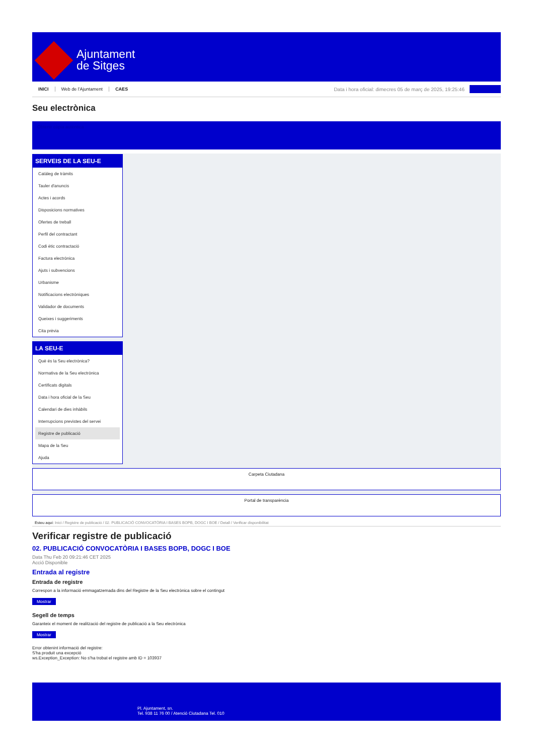Ajuntament
de Sitges
INICI Web de l'Ajuntament CAES
Data i hora oficial: dimecres 05 de març de 2025, 19:25:46
Seu electrònica
Obtenir còpia autèntica
SERVEIS DE LA SEU-E
Catàleg de tràmits
Tauler d'anuncis
Actes i acords
Disposicions normatives
Ofertes de treball
Perfil del contractant
Codi ètic contractació
Factura electrònica
Ajuts i subvencions
Urbanisme
Notificacions electròniques
Validador de documents
Queixes i suggeriments
Cita prèvia
LA SEU-E
Què és la Seu electrònica?
Normativa de la Seu electrònica
Certificats digitals
Data i hora oficial de la Seu
Calendari de dies inhàbils
Interrupcions previstes del servei
Registre de publicació
Mapa de la Seu
Ajuda
Carpeta Ciutadana
Portal de transparència
Esteu aquí: Inici / Registre de publicació / 02. PUBLICACIÓ CONVOCATÒRIA I BASES BOPB, DOGC I BOE / Detall / Verificar disponibilitat
Verificar registre de publicació
02. PUBLICACIÓ CONVOCATÒRIA I BASES BOPB, DOGC I BOE
Data Thu Feb 20 09:21:46 CET 2025
Acció Disponible
Entrada al registre
Entrada de registre
Correspon a la informació emmagatzemada dins del Registre de la Seu electrònica sobre el contingut
Mostrar
Segell de temps
Garanteix el moment de realització del registre de publicació a la Seu electrònica
Mostrar
Error obtenint informació del registre:
S'ha produit una excepció
ws.Exception_Exception: No s'ha trobat el registre amb ID = 103937
Pl. Ajuntament, sn.
Tel. 938 11 76 00 / Atenció Ciutadana Tel. 010